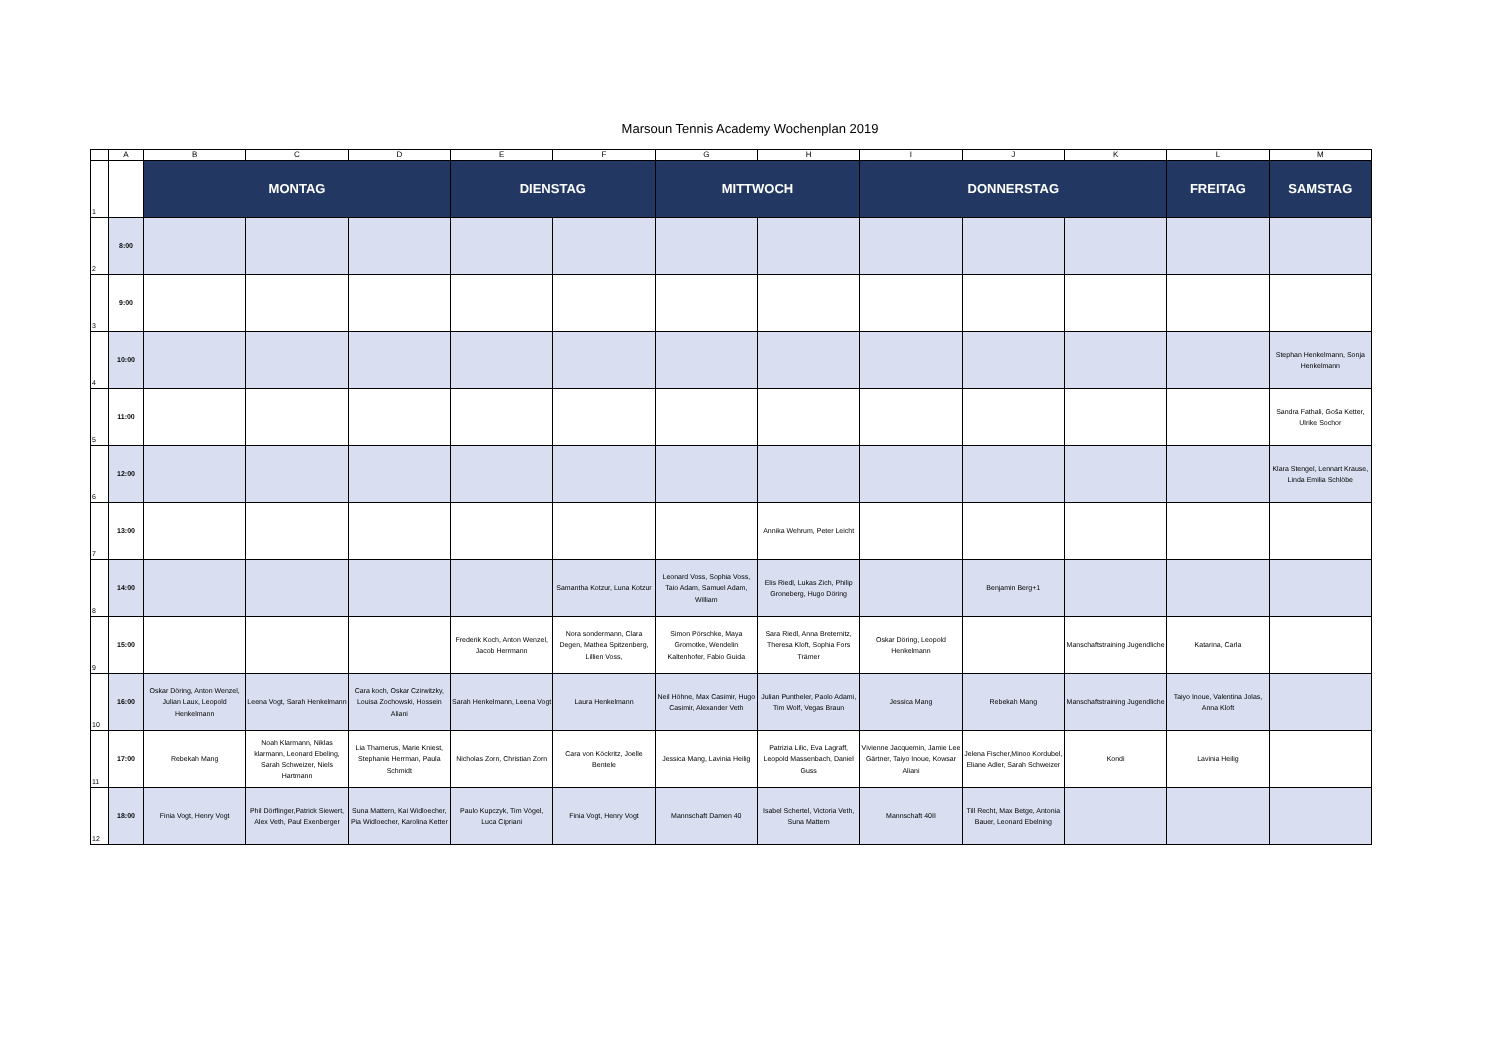Marsoun Tennis Academy Wochenplan 2019
| | A | B | C | D | E | F | G | H | I | J | K | L | M |
| --- | --- | --- | --- | --- | --- | --- | --- | --- | --- | --- | --- | --- | --- |
| 1 | | MONTAG | | | DIENSTAG | | MITTWOCH | | DONNERSTAG | | | FREITAG | SAMSTAG |
| 2 | 8:00 | | | | | | | | | | | | |
| 3 | 9:00 | | | | | | | | | | | | |
| 4 | 10:00 | | | | | | | | | | | | Stephan Henkelmann, Sonja Henkelmann |
| 5 | 11:00 | | | | | | | | | | | | Sandra Fathali, Goša Ketter, Ulrike Sochor |
| 6 | 12:00 | | | | | | | | | | | | Klara Stengel, Lennart Krause, Linda Emilia Schlöbe |
| 7 | 13:00 | | | | | | | Annika Wehrum, Peter Leicht | | | | | |
| 8 | 14:00 | | | | | Samantha Kotzur, Luna Kotzur | Leonard Voss, Sophia Voss, Taio Adam, Samuel Adam, William | Elis Riedl, Lukas Zich, Philip Groneberg, Hugo Döring | | Benjamin Berg+1 | | | |
| 9 | 15:00 | | | | Frederik Koch, Anton Wenzel, Jacob Herrmann | Nora sondermann, Clara Degen, Mathea Spitzenberg, Lillien Voss, | Simon Pörschke, Maya Gromotke, Wendelin Kaltenhofer, Fabio Guida | Sara Riedl, Anna Breternitz, Theresa Kloft, Sophia Fors Trämer | Oskar Döring, Leopold Henkelmann | | Manschaftstraining Jugendliche | Katarina, Carla | |
| 10 | 16:00 | Oskar Döring, Anton Wenzel, Julian Laux, Leopold Henkelmann | Leena Vogt, Sarah Henkelmann | Cara koch, Oskar Czirwitzky, Louisa Zochowski, Hossein Aliani | Sarah Henkelmann, Leena Vogt | Laura Henkelmann | Neil Höhne, Max Casimir, Hugo Casimir, Alexander Veth | Julian Puntheler, Paolo Adami, Tim Wolf, Vegas Braun | Jessica Mang | Rebekah Mang | Manschaftstraining Jugendliche | Taiyo Inoue, Valentina Jolas, Anna Kloft | |
| 11 | 17:00 | Rebekah Mang | Noah Klarmann, Niklas klarmann, Leonard Ebeling, Sarah Schweizer, Niels Hartmann | Lia Thamerus, Marie Kniest, Stephanie Herrman, Paula Schmidt | Nicholas Zorn, Christian Zorn | Cara von Köckritz, Joelle Bentele | Jessica Mang, Lavinia Heilig | Patrizia Lilic, Eva Lagraff, Leopold Massenbach, Daniel Guss | Vivienne Jacquemin, Jamie Lee Gärtner, Taiyo Inoue, Kowsar Aliani | Jelena Fischer,Minoo Kordubel, Eliane Adler, Sarah Schweizer | Kondi | Lavinia Heilig | |
| 12 | 18:00 | Finia Vogt, Henry Vogt | Phil Dörflinger,Patrick Siewert, Alex Veth, Paul Exenberger | Suna Mattern, Kai Widloecher, Pia Widloecher, Karolina Ketter | Paulo Kupczyk, Tim Vögel, Luca Cipriani | Finia Vogt, Henry Vogt | Mannschaft Damen 40 | Isabel Schertel, Victoria Veth, Suna Mattern | Mannschaft 40II | Till Recht, Max Betge, Antonia Bauer, Leonard Ebelning | | | |